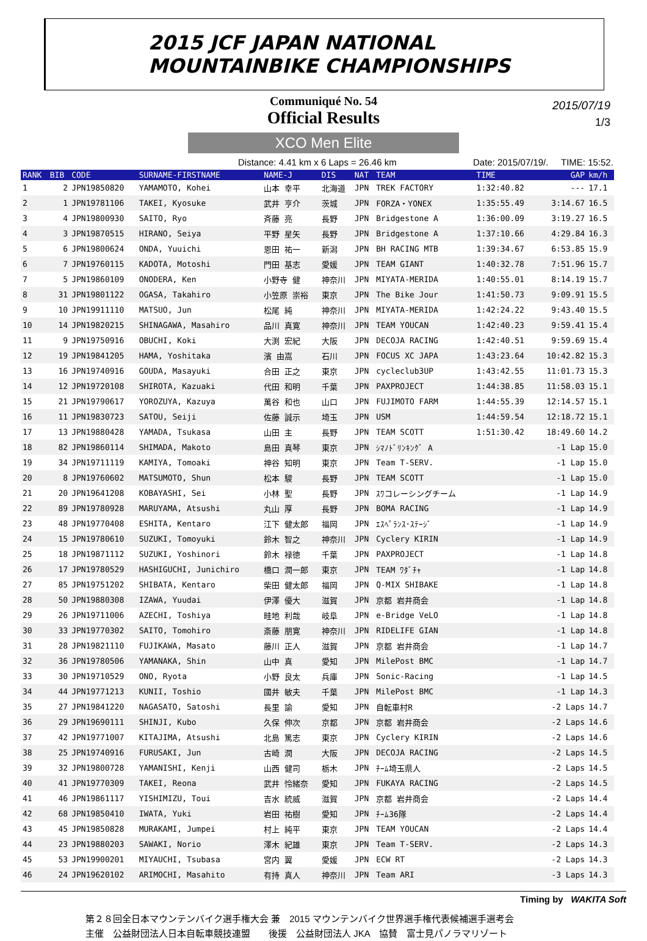2015 JCF JAPAN NATIONAL
MOUNTAINBIKE CHAMPIONSHIPS
Communiqué No. 54
Official Results
2015/07/19
1/3
XCO Men Elite
Distance: 4.41 km x 6 Laps = 26.46 km Date: 2015/07/19/. TIME: 15:52.
| RANK | BIB | CODE | SURNAME-FIRSTNAME | NAME-J | DIS | NAT | TEAM | TIME | GAP | km/h |
| --- | --- | --- | --- | --- | --- | --- | --- | --- | --- | --- |
| 1 | 2 | JPN19850820 | YAMAMOTO, Kohei | 山本 幸平 | 北海道 | JPN | TREK FACTORY | 1:32:40.82 | --- | 17.1 |
| 2 | 1 | JPN19781106 | TAKEI, Kyosuke | 武井 亨介 | 茨城 | JPN | FORZA・YONEX | 1:35:55.49 | 3:14.67 | 16.5 |
| 3 | 4 | JPN19800930 | SAITO, Ryo | 斉藤 亮 | 長野 | JPN | Bridgestone A | 1:36:00.09 | 3:19.27 | 16.5 |
| 4 | 3 | JPN19870515 | HIRANO, Seiya | 平野 星矢 | 長野 | JPN | Bridgestone A | 1:37:10.66 | 4:29.84 | 16.3 |
| 5 | 6 | JPN19800624 | ONDA, Yuuichi | 恩田 祐一 | 新潟 | JPN | BH RACING MTB | 1:39:34.67 | 6:53.85 | 15.9 |
| 6 | 7 | JPN19760115 | KADOTA, Motoshi | 門田 基志 | 愛媛 | JPN | TEAM GIANT | 1:40:32.78 | 7:51.96 | 15.7 |
| 7 | 5 | JPN19860109 | ONODERA, Ken | 小野寺 健 | 神奈川 | JPN | MIYATA-MERIDA | 1:40:55.01 | 8:14.19 | 15.7 |
| 8 | 31 | JPN19801122 | OGASA, Takahiro | 小笠原 崇裕 | 東京 | JPN | The Bike Jour | 1:41:50.73 | 9:09.91 | 15.5 |
| 9 | 10 | JPN19911110 | MATSUO, Jun | 松尾 純 | 神奈川 | JPN | MIYATA-MERIDA | 1:42:24.22 | 9:43.40 | 15.5 |
| 10 | 14 | JPN19820215 | SHINAGAWA, Masahiro | 品川 真寛 | 神奈川 | JPN | TEAM YOUCAN | 1:42:40.23 | 9:59.41 | 15.4 |
| 11 | 9 | JPN19750916 | OBUCHI, Koki | 大渕 宏紀 | 大阪 | JPN | DECOJA RACING | 1:42:40.51 | 9:59.69 | 15.4 |
| 12 | 19 | JPN19841205 | HAMA, Yoshitaka | 濱 由嵩 | 石川 | JPN | FOCUS XC JAPA | 1:43:23.64 | 10:42.82 | 15.3 |
| 13 | 16 | JPN19740916 | GOUDA, Masayuki | 合田 正之 | 東京 | JPN | cycleclub3UP | 1:43:42.55 | 11:01.73 | 15.3 |
| 14 | 12 | JPN19720108 | SHIROTA, Kazuaki | 代田 和明 | 千葉 | JPN | PAXPROJECT | 1:44:38.85 | 11:58.03 | 15.1 |
| 15 | 21 | JPN19790617 | YOROZUYA, Kazuya | 萬谷 和也 | 山口 | JPN | FUJIMOTO FARM | 1:44:55.39 | 12:14.57 | 15.1 |
| 16 | 11 | JPN19830723 | SATOU, Seiji | 佐藤 誠示 | 埼玉 | JPN | USM | 1:44:59.54 | 12:18.72 | 15.1 |
| 17 | 13 | JPN19880428 | YAMADA, Tsukasa | 山田 主 | 長野 | JPN | TEAM SCOTT | 1:51:30.42 | 18:49.60 | 14.2 |
| 18 | 82 | JPN19860114 | SHIMADA, Makoto | 島田 真琴 | 東京 | JPN | ｼﾏﾉﾄﾞﾘﾝｷﾝｸﾞ A | | -1 Lap | 15.0 |
| 19 | 34 | JPN19711119 | KAMIYA, Tomoaki | 神谷 知明 | 東京 | JPN | Team T-SERV. | | -1 Lap | 15.0 |
| 20 | 8 | JPN19760602 | MATSUMOTO, Shun | 松本 駿 | 長野 | JPN | TEAM SCOTT | | -1 Lap | 15.0 |
| 21 | 20 | JPN19641208 | KOBAYASHI, Sei | 小林 聖 | 長野 | JPN | ｽﾜコレーシングチーム | | -1 Lap | 14.9 |
| 22 | 89 | JPN19780928 | MARUYAMA, Atsushi | 丸山 厚 | 長野 | JPN | BOMA RACING | | -1 Lap | 14.9 |
| 23 | 48 | JPN19770408 | ESHITA, Kentaro | 江下 健太郎 | 福岡 | JPN | ｴｽﾍﾟﾗﾝｽ･ｽﾃｰｼﾞ | | -1 Lap | 14.9 |
| 24 | 15 | JPN19780610 | SUZUKI, Tomoyuki | 鈴木 智之 | 神奈川 | JPN | Cyclery KIRIN | | -1 Lap | 14.9 |
| 25 | 18 | JPN19871112 | SUZUKI, Yoshinori | 鈴木 禄徳 | 千葉 | JPN | PAXPROJECT | | -1 Lap | 14.8 |
| 26 | 17 | JPN19780529 | HASHIGUCHI, Junichiro | 橋口 潤一郎 | 東京 | JPN | TEAM ﾜﾀﾞﾁｬ | | -1 Lap | 14.8 |
| 27 | 85 | JPN19751202 | SHIBATA, Kentaro | 柴田 健太郎 | 福岡 | JPN | Q-MIX SHIBAKE | | -1 Lap | 14.8 |
| 28 | 50 | JPN19880308 | IZAWA, Yuudai | 伊澤 優大 | 滋賀 | JPN | 京都 岩井商会 | | -1 Lap | 14.8 |
| 29 | 26 | JPN19711006 | AZECHI, Toshiya | 畦地 利哉 | 岐阜 | JPN | e-Bridge VeLO | | -1 Lap | 14.8 |
| 30 | 33 | JPN19770302 | SAITO, Tomohiro | 斎藤 朋寛 | 神奈川 | JPN | RIDELIFE GIAN | | -1 Lap | 14.8 |
| 31 | 28 | JPN19821110 | FUJIKAWA, Masato | 藤川 正人 | 滋賀 | JPN | 京都 岩井商会 | | -1 Lap | 14.7 |
| 32 | 36 | JPN19780506 | YAMANAKA, Shin | 山中 真 | 愛知 | JPN | MilePost BMC | | -1 Lap | 14.7 |
| 33 | 30 | JPN19710529 | ONO, Ryota | 小野 良太 | 兵庫 | JPN | Sonic-Racing | | -1 Lap | 14.5 |
| 34 | 44 | JPN19771213 | KUNII, Toshio | 國井 敏夫 | 千葉 | JPN | MilePost BMC | | -1 Lap | 14.3 |
| 35 | 27 | JPN19841220 | NAGASATO, Satoshi | 長里 諭 | 愛知 | JPN | 自転車村R | | -2 Laps | 14.7 |
| 36 | 29 | JPN19690111 | SHINJI, Kubo | 久保 伸次 | 京都 | JPN | 京都 岩井商会 | | -2 Laps | 14.6 |
| 37 | 42 | JPN19771007 | KITAJIMA, Atsushi | 北島 篤志 | 東京 | JPN | Cyclery KIRIN | | -2 Laps | 14.6 |
| 38 | 25 | JPN19740916 | FURUSAKI, Jun | 古崎 潤 | 大阪 | JPN | DECOJA RACING | | -2 Laps | 14.5 |
| 39 | 32 | JPN19800728 | YAMANISHI, Kenji | 山西 健司 | 栃木 | JPN | ﾁｰﾑ埼玉県人 | | -2 Laps | 14.5 |
| 40 | 41 | JPN19770309 | TAKEI, Reona | 武井 怜緒奈 | 愛知 | JPN | FUKAYA RACING | | -2 Laps | 14.5 |
| 41 | 46 | JPN19861117 | YISHIMIZU, Toui | 吉水 統威 | 滋賀 | JPN | 京都 岩井商会 | | -2 Laps | 14.4 |
| 42 | 68 | JPN19850410 | IWATA, Yuki | 岩田 祐樹 | 愛知 | JPN | ﾁｰﾑ36隊 | | -2 Laps | 14.4 |
| 43 | 45 | JPN19850828 | MURAKAMI, Jumpei | 村上 純平 | 東京 | JPN | TEAM YOUCAN | | -2 Laps | 14.4 |
| 44 | 23 | JPN19880203 | SAWAKI, Norio | 澤木 紀雄 | 東京 | JPN | Team T-SERV. | | -2 Laps | 14.3 |
| 45 | 53 | JPN19900201 | MIYAUCHI, Tsubasa | 宮内 翼 | 愛媛 | JPN | ECW RT | | -2 Laps | 14.3 |
| 46 | 24 | JPN19620102 | ARIMOCHI, Masahito | 有持 真人 | 神奈川 | JPN | Team ARI | | -3 Laps | 14.3 |
Timing by WAKITA Soft
第２８回全日本マウンテンバイク選手権大会 兼　2015 マウンテンバイク世界選手権代表候補選手選考会
主催　公益財団法人日本自転車競技連盟　　後援　公益財団法人 JKA　協賛　富士見パノラマリゾート